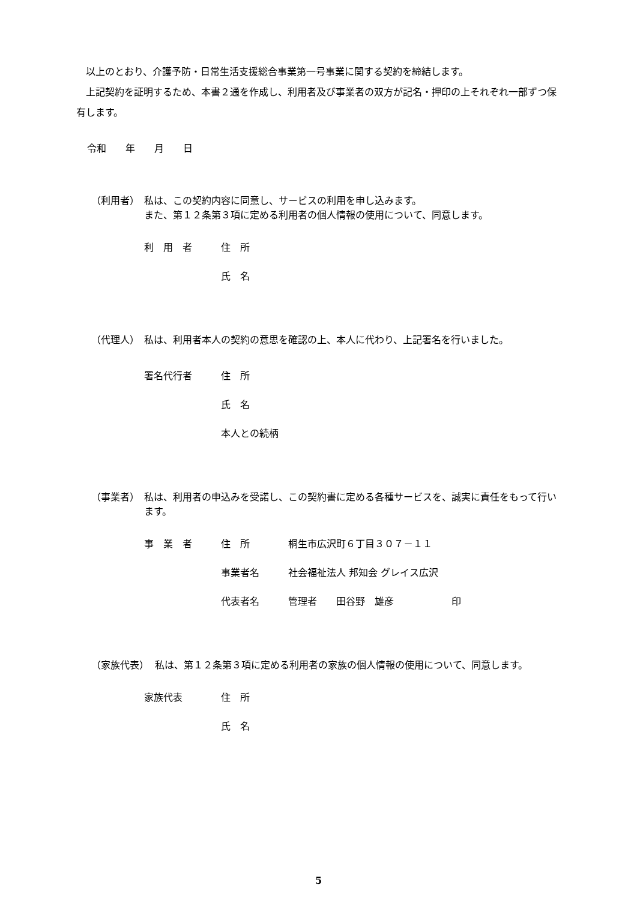以上のとおり、介護予防・日常生活支援総合事業第一号事業に関する契約を締結します。
　上記契約を証明するため、本書２通を作成し、利用者及び事業者の双方が記名・押印の上それぞれ一部ずつ保有します。
令和　　年　　月　　日
（利用者） 私は、この契約内容に同意し、サービスの利用を申し込みます。
また、第１２条第３項に定める利用者の個人情報の使用について、同意します。
利　用　者 住　所
氏　名
（代理人） 私は、利用者本人の契約の意思を確認の上、本人に代わり、上記署名を行いました。
署名代行者 住　所
氏　名
本人との続柄
（事業者） 私は、利用者の申込みを受諾し、この契約書に定める各種サービスを、誠実に責任をもって行います。
事　業　者 住　所 桐生市広沢町６丁目３０７－１１
事業者名 社会福祉法人 邦知会 グレイス広沢
代表者名 管理者　　田谷野　雄彦　　　　　　印
（家族代表） 私は、第１２条第３項に定める利用者の家族の個人情報の使用について、同意します。
家族代表 住　所
氏　名
5